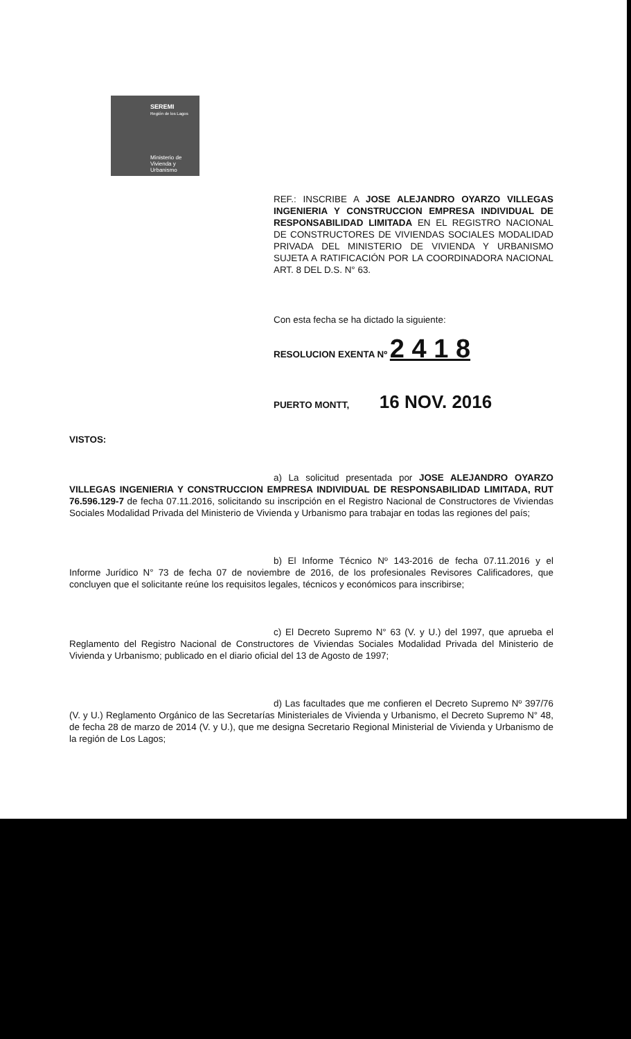SEREMI
Región de los Lagos
Ministerio de
Vivienda y
Urbanismo
REF.: INSCRIBE A JOSE ALEJANDRO OYARZO VILLEGAS INGENIERIA Y CONSTRUCCION EMPRESA INDIVIDUAL DE RESPONSABILIDAD LIMITADA EN EL REGISTRO NACIONAL DE CONSTRUCTORES DE VIVIENDAS SOCIALES MODALIDAD PRIVADA DEL MINISTERIO DE VIVIENDA Y URBANISMO SUJETA A RATIFICACIÓN POR LA COORDINADORA NACIONAL ART. 8 DEL D.S. N° 63.
Con esta fecha se ha dictado la siguiente:
RESOLUCION EXENTA Nº 2 4 1 8
PUERTO MONTT, 16 NOV. 2016
VISTOS:
a) La solicitud presentada por JOSE ALEJANDRO OYARZO VILLEGAS INGENIERIA Y CONSTRUCCION EMPRESA INDIVIDUAL DE RESPONSABILIDAD LIMITADA, RUT 76.596.129-7 de fecha 07.11.2016, solicitando su inscripción en el Registro Nacional de Constructores de Viviendas Sociales Modalidad Privada del Ministerio de Vivienda y Urbanismo para trabajar en todas las regiones del país;
b) El Informe Técnico Nº 143-2016 de fecha 07.11.2016 y el Informe Jurídico N° 73 de fecha 07 de noviembre de 2016, de los profesionales Revisores Calificadores, que concluyen que el solicitante reúne los requisitos legales, técnicos y económicos para inscribirse;
c) El Decreto Supremo N° 63 (V. y U.) del 1997, que aprueba el Reglamento del Registro Nacional de Constructores de Viviendas Sociales Modalidad Privada del Ministerio de Vivienda y Urbanismo; publicado en el diario oficial del 13 de Agosto de 1997;
d) Las facultades que me confieren el Decreto Supremo Nº 397/76 (V. y U.) Reglamento Orgánico de las Secretarías Ministeriales de Vivienda y Urbanismo, el Decreto Supremo N° 48, de fecha 28 de marzo de 2014 (V. y U.), que me designa Secretario Regional Ministerial de Vivienda y Urbanismo de la región de Los Lagos;